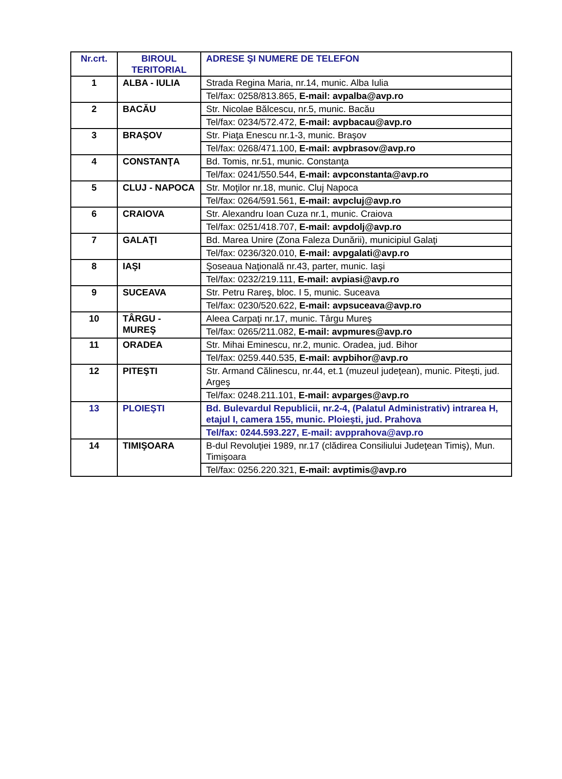| Nr.crt. | BIROUL TERITORIAL | ADRESE ŞI NUMERE DE TELEFON |
| --- | --- | --- |
| 1 | ALBA - IULIA | Strada Regina Maria, nr.14, munic. Alba Iulia |
| | | Tel/fax: 0258/813.865, E-mail: avpalba@avp.ro |
| 2 | BACĂU | Str. Nicolae Bălcescu, nr.5, munic. Bacău |
| | | Tel/fax: 0234/572.472, E-mail: avpbacau@avp.ro |
| 3 | BRAŞOV | Str. Piaţa Enescu nr.1-3, munic. Braşov |
| | | Tel/fax: 0268/471.100, E-mail: avpbrasov@avp.ro |
| 4 | CONSTANŢA | Bd. Tomis, nr.51, munic. Constanţa |
| | | Tel/fax: 0241/550.544, E-mail: avpconstanta@avp.ro |
| 5 | CLUJ - NAPOCA | Str. Moţilor nr.18, munic. Cluj Napoca |
| | | Tel/fax: 0264/591.561, E-mail: avpcluj@avp.ro |
| 6 | CRAIOVA | Str. Alexandru Ioan Cuza nr.1, munic. Craiova |
| | | Tel/fax: 0251/418.707, E-mail: avpdolj@avp.ro |
| 7 | GALAŢI | Bd. Marea Unire (Zona Faleza Dunării), municipiul Galaţi |
| | | Tel/fax: 0236/320.010, E-mail: avpgalati@avp.ro |
| 8 | IAŞI | Şoseaua Naţională nr.43, parter, munic. Iaşi |
| | | Tel/fax: 0232/219.111, E-mail: avpiasi@avp.ro |
| 9 | SUCEAVA | Str. Petru Rareş, bloc. I 5, munic. Suceava |
| | | Tel/fax: 0230/520.622, E-mail: avpsuceava@avp.ro |
| 10 | TÂRGU - MUREŞ | Aleea Carpaţi nr.17, munic. Târgu Mureş |
| | | Tel/fax: 0265/211.082, E-mail: avpmures@avp.ro |
| 11 | ORADEA | Str. Mihai Eminescu, nr.2, munic. Oradea, jud. Bihor |
| | | Tel/fax: 0259.440.535, E-mail: avpbihor@avp.ro |
| 12 | PITEŞTI | Str. Armand Călinescu, nr.44, et.1 (muzeul judeţean), munic. Piteşti, jud. Argeş |
| | | Tel/fax: 0248.211.101, E-mail: avparges@avp.ro |
| 13 | PLOIEŞTI | Bd. Bulevardul Republicii, nr.2-4, (Palatul Administrativ) intrarea H, etajul I, camera 155, munic. Ploieşti, jud. Prahova |
| | | Tel/fax: 0244.593.227, E-mail: avpprahova@avp.ro |
| 14 | TIMIŞOARA | B-dul Revoluţiei 1989, nr.17 (clădirea Consiliului Judeţean Timiş), Mun. Timişoara |
| | | Tel/fax: 0256.220.321, E-mail: avptimis@avp.ro |